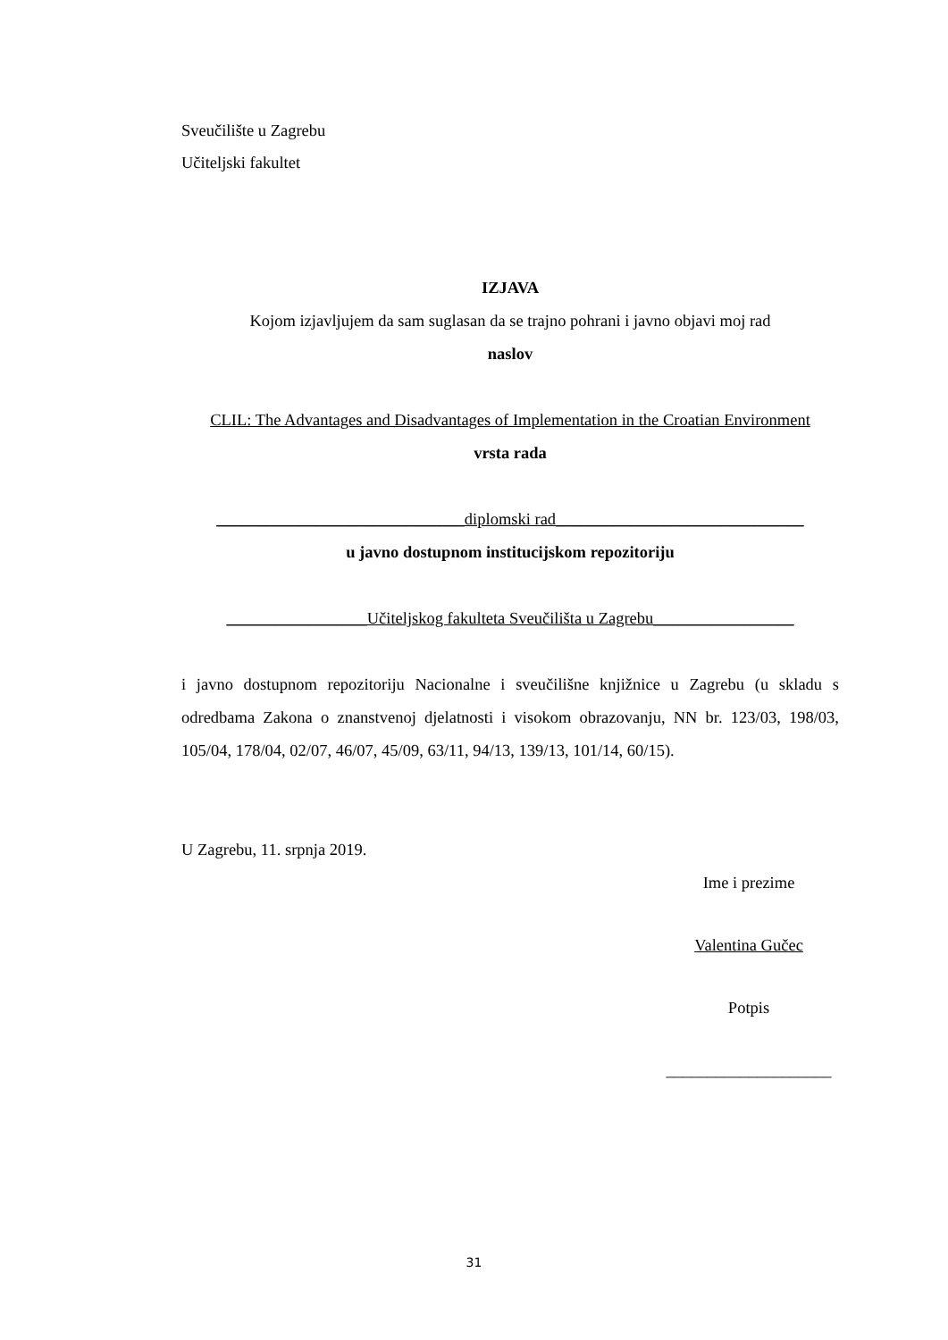Sveučilište u Zagrebu
Učiteljski fakultet
IZJAVA
Kojom izjavljujem da sam suglasan da se trajno pohrani i javno objavi moj rad
naslov
CLIL: The Advantages and Disadvantages of Implementation in the Croatian Environment
vrsta rada
______________________________diplomski rad______________________________
u javno dostupnom institucijskom repozitoriju
_________________Učiteljskog fakulteta Sveučilišta u Zagrebu_________________
i javno dostupnom repozitoriju Nacionalne i sveučilišne knjižnice u Zagrebu (u skladu s odredbama Zakona o znanstvenoj djelatnosti i visokom obrazovanju, NN br. 123/03, 198/03, 105/04, 178/04, 02/07, 46/07, 45/09, 63/11, 94/13, 139/13, 101/14, 60/15).
U Zagrebu, 11. srpnja 2019.
Ime i prezime
Valentina Gučec
Potpis
____________________
31